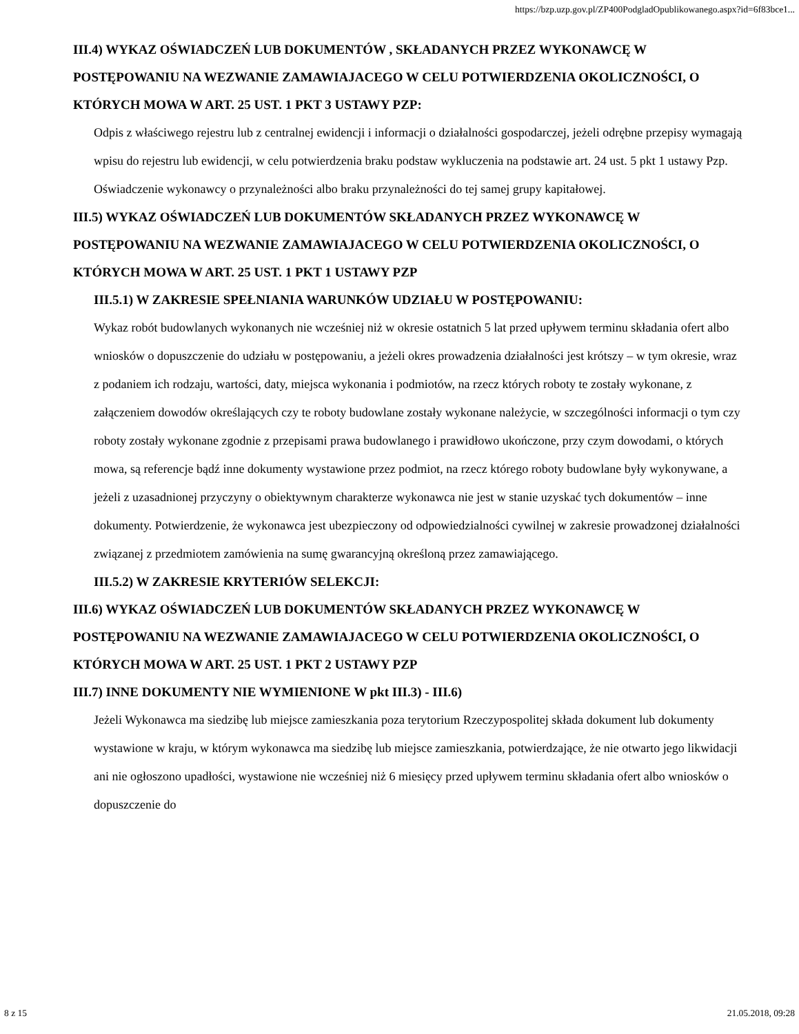https://bzp.uzp.gov.pl/ZP400PodgladOpublikowanego.aspx?id=6f83bce1...
III.4) WYKAZ OŚWIADCZEŃ LUB DOKUMENTÓW , SKŁADANYCH PRZEZ WYKONAWCĘ W POSTĘPOWANIU NA WEZWANIE ZAMAWIAJACEGO W CELU POTWIERDZENIA OKOLICZNOŚCI, O KTÓRYCH MOWA W ART. 25 UST. 1 PKT 3 USTAWY PZP:
Odpis z właściwego rejestru lub z centralnej ewidencji i informacji o działalności gospodarczej, jeżeli odrębne przepisy wymagają wpisu do rejestru lub ewidencji, w celu potwierdzenia braku podstaw wykluczenia na podstawie art. 24 ust. 5 pkt 1 ustawy Pzp. Oświadczenie wykonawcy o przynależności albo braku przynależności do tej samej grupy kapitałowej.
III.5) WYKAZ OŚWIADCZEŃ LUB DOKUMENTÓW SKŁADANYCH PRZEZ WYKONAWCĘ W POSTĘPOWANIU NA WEZWANIE ZAMAWIAJACEGO W CELU POTWIERDZENIA OKOLICZNOŚCI, O KTÓRYCH MOWA W ART. 25 UST. 1 PKT 1 USTAWY PZP
III.5.1) W ZAKRESIE SPEŁNIANIA WARUNKÓW UDZIAŁU W POSTĘPOWANIU:
Wykaz robót budowlanych wykonanych nie wcześniej niż w okresie ostatnich 5 lat przed upływem terminu składania ofert albo wniosków o dopuszczenie do udziału w postępowaniu, a jeżeli okres prowadzenia działalności jest krótszy – w tym okresie, wraz z podaniem ich rodzaju, wartości, daty, miejsca wykonania i podmiotów, na rzecz których roboty te zostały wykonane, z załączeniem dowodów określających czy te roboty budowlane zostały wykonane należycie, w szczególności informacji o tym czy roboty zostały wykonane zgodnie z przepisami prawa budowlanego i prawidłowo ukończone, przy czym dowodami, o których mowa, są referencje bądź inne dokumenty wystawione przez podmiot, na rzecz którego roboty budowlane były wykonywane, a jeżeli z uzasadnionej przyczyny o obiektywnym charakterze wykonawca nie jest w stanie uzyskać tych dokumentów – inne dokumenty. Potwierdzenie, że wykonawca jest ubezpieczony od odpowiedzialności cywilnej w zakresie prowadzonej działalności związanej z przedmiotem zamówienia na sumę gwarancyjną określoną przez zamawiającego.
III.5.2) W ZAKRESIE KRYTERIÓW SELEKCJI:
III.6) WYKAZ OŚWIADCZEŃ LUB DOKUMENTÓW SKŁADANYCH PRZEZ WYKONAWCĘ W POSTĘPOWANIU NA WEZWANIE ZAMAWIAJACEGO W CELU POTWIERDZENIA OKOLICZNOŚCI, O KTÓRYCH MOWA W ART. 25 UST. 1 PKT 2 USTAWY PZP
III.7) INNE DOKUMENTY NIE WYMIENIONE W pkt III.3) - III.6)
Jeżeli Wykonawca ma siedzibę lub miejsce zamieszkania poza terytorium Rzeczypospolitej składa dokument lub dokumenty wystawione w kraju, w którym wykonawca ma siedzibę lub miejsce zamieszkania, potwierdzające, że nie otwarto jego likwidacji ani nie ogłoszono upadłości, wystawione nie wcześniej niż 6 miesięcy przed upływem terminu składania ofert albo wniosków o dopuszczenie do
8 z 15 21.05.2018, 09:28